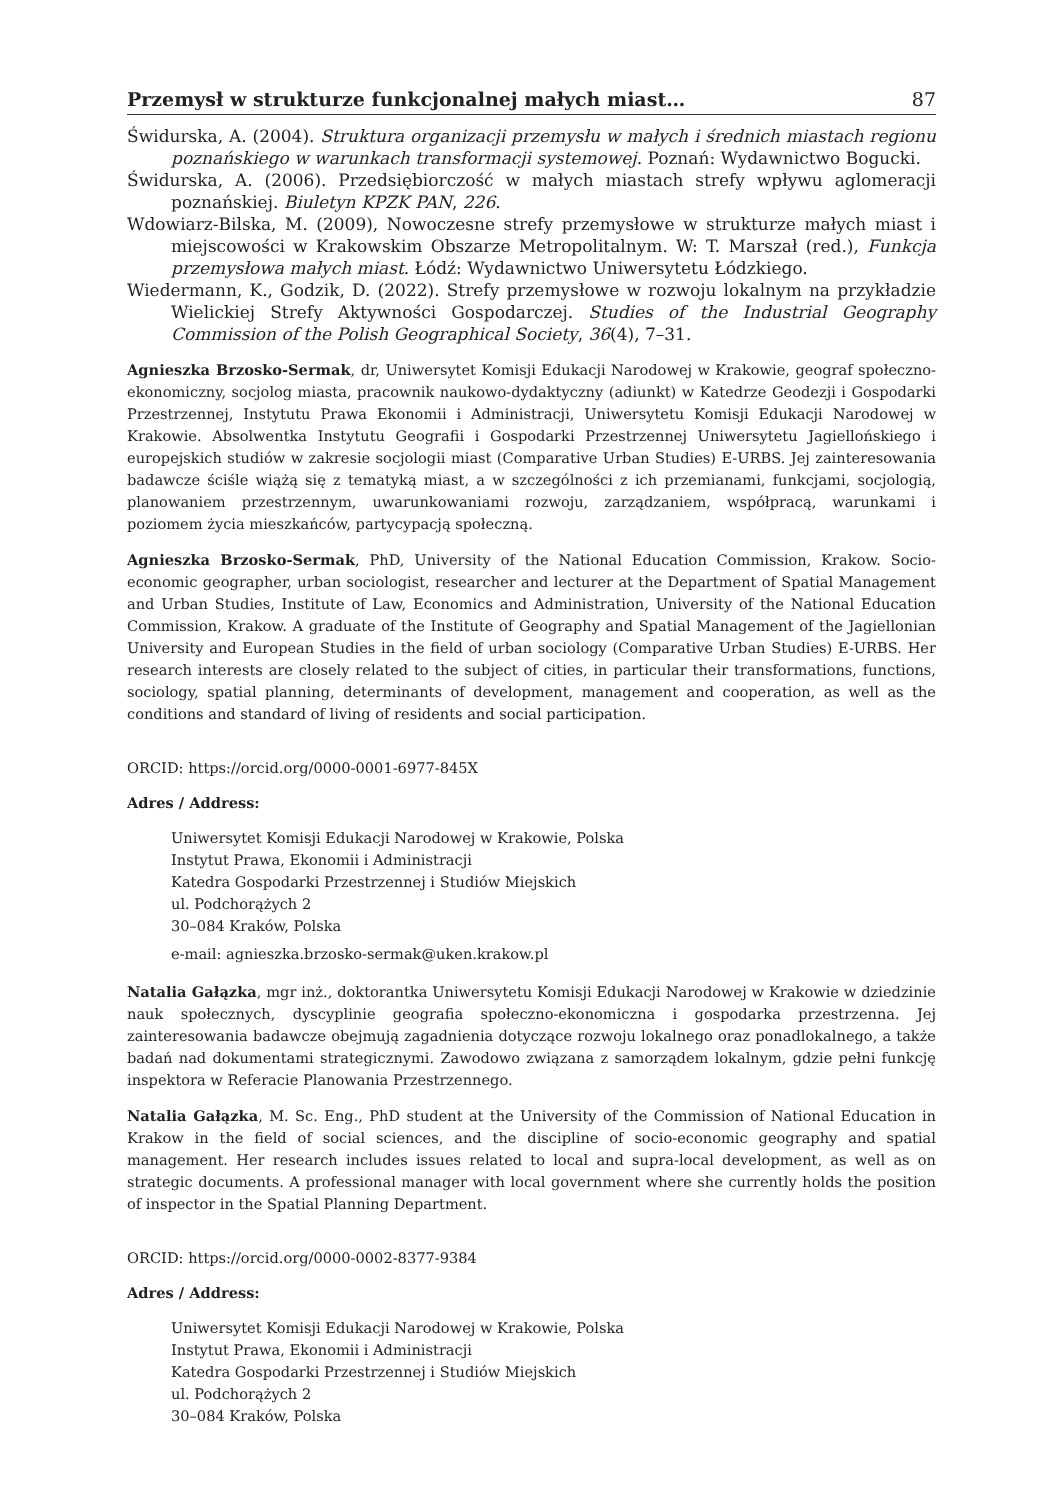Przemysł w strukturze funkcjonalnej małych miast… 87
Świdurska, A. (2004). Struktura organizacji przemysłu w małych i średnich miastach regionu poznańskiego w warunkach transformacji systemowej. Poznań: Wydawnictwo Bogucki.
Świdurska, A. (2006). Przedsiębiorczość w małych miastach strefy wpływu aglomeracji poznańskiej. Biuletyn KPZK PAN, 226.
Wdowiarz-Bilska, M. (2009), Nowoczesne strefy przemysłowe w strukturze małych miast i miejscowości w Krakowskim Obszarze Metropolitalnym. W: T. Marszał (red.), Funkcja przemysłowa małych miast. Łódź: Wydawnictwo Uniwersytetu Łódzkiego.
Wiedermann, K., Godzik, D. (2022). Strefy przemysłowe w rozwoju lokalnym na przykładzie Wielickiej Strefy Aktywności Gospodarczej. Studies of the Industrial Geography Commission of the Polish Geographical Society, 36(4), 7–31.
Agnieszka Brzosko-Sermak, dr, Uniwersytet Komisji Edukacji Narodowej w Krakowie, geograf społeczno-ekonomiczny, socjolog miasta, pracownik naukowo-dydaktyczny (adiunkt) w Katedrze Geodezji i Gospodarki Przestrzennej, Instytutu Prawa Ekonomii i Administracji, Uniwersytetu Komisji Edukacji Narodowej w Krakowie. Absolwentka Instytutu Geografii i Gospodarki Przestrzennej Uniwersytetu Jagiellońskiego i europejskich studiów w zakresie socjologii miast (Comparative Urban Studies) E-URBS. Jej zainteresowania badawcze ściśle wiążą się z tematyką miast, a w szczególności z ich przemianami, funkcjami, socjologią, planowaniem przestrzennym, uwarunkowaniami rozwoju, zarządzaniem, współpracą, warunkami i poziomem życia mieszkańców, partycypacją społeczną.
Agnieszka Brzosko-Sermak, PhD, University of the National Education Commission, Krakow. Socio-economic geographer, urban sociologist, researcher and lecturer at the Department of Spatial Management and Urban Studies, Institute of Law, Economics and Administration, University of the National Education Commission, Krakow. A graduate of the Institute of Geography and Spatial Management of the Jagiellonian University and European Studies in the field of urban sociology (Comparative Urban Studies) E-URBS. Her research interests are closely related to the subject of cities, in particular their transformations, functions, sociology, spatial planning, determinants of development, management and cooperation, as well as the conditions and standard of living of residents and social participation.
ORCID: https://orcid.org/0000-0001-6977-845X
Adres / Address:
Uniwersytet Komisji Edukacji Narodowej w Krakowie, Polska
Instytut Prawa, Ekonomii i Administracji
Katedra Gospodarki Przestrzennej i Studiów Miejskich
ul. Podchorążych 2
30–084 Kraków, Polska
e-mail: agnieszka.brzosko-sermak@uken.krakow.pl
Natalia Gałązka, mgr inż., doktorantka Uniwersytetu Komisji Edukacji Narodowej w Krakowie w dziedzinie nauk społecznych, dyscyplinie geografia społeczno-ekonomiczna i gospodarka przestrzenna. Jej zainteresowania badawcze obejmują zagadnienia dotyczące rozwoju lokalnego oraz ponadlokalnego, a także badań nad dokumentami strategicznymi. Zawodowo związana z samorządem lokalnym, gdzie pełni funkcję inspektora w Referacie Planowania Przestrzennego.
Natalia Gałązka, M. Sc. Eng., PhD student at the University of the Commission of National Education in Krakow in the field of social sciences, and the discipline of socio-economic geography and spatial management. Her research includes issues related to local and supra-local development, as well as on strategic documents. A professional manager with local government where she currently holds the position of inspector in the Spatial Planning Department.
ORCID: https://orcid.org/0000-0002-8377-9384
Adres / Address:
Uniwersytet Komisji Edukacji Narodowej w Krakowie, Polska
Instytut Prawa, Ekonomii i Administracji
Katedra Gospodarki Przestrzennej i Studiów Miejskich
ul. Podchorążych 2
30–084 Kraków, Polska